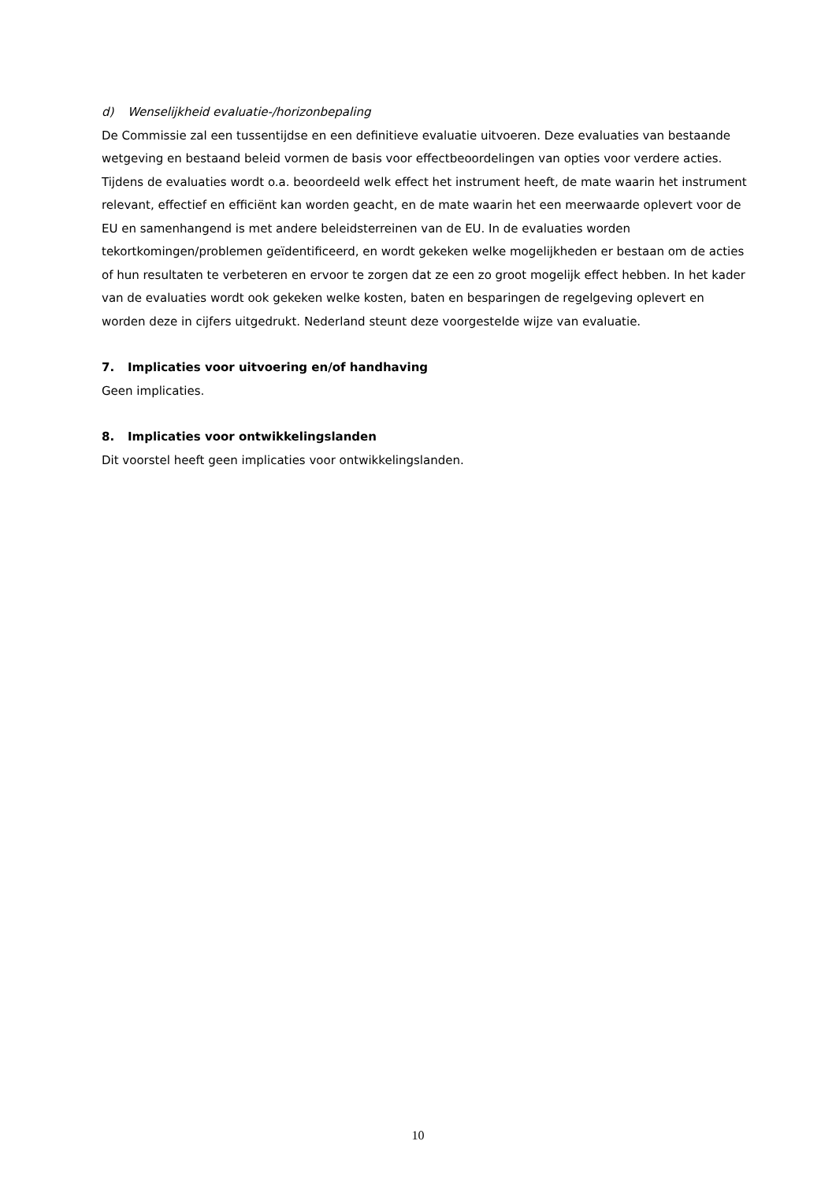d) Wenselijkheid evaluatie-/horizonbepaling
De Commissie zal een tussentijdse en een definitieve evaluatie uitvoeren. Deze evaluaties van bestaande wetgeving en bestaand beleid vormen de basis voor effectbeoordelingen van opties voor verdere acties. Tijdens de evaluaties wordt o.a. beoordeeld welk effect het instrument heeft, de mate waarin het instrument relevant, effectief en efficiënt kan worden geacht, en de mate waarin het een meerwaarde oplevert voor de EU en samenhangend is met andere beleidsterreinen van de EU. In de evaluaties worden tekortkomingen/problemen geïdentificeerd, en wordt gekeken welke mogelijkheden er bestaan om de acties of hun resultaten te verbeteren en ervoor te zorgen dat ze een zo groot mogelijk effect hebben. In het kader van de evaluaties wordt ook gekeken welke kosten, baten en besparingen de regelgeving oplevert en worden deze in cijfers uitgedrukt. Nederland steunt deze voorgestelde wijze van evaluatie.
7. Implicaties voor uitvoering en/of handhaving
Geen implicaties.
8. Implicaties voor ontwikkelingslanden
Dit voorstel heeft geen implicaties voor ontwikkelingslanden.
10